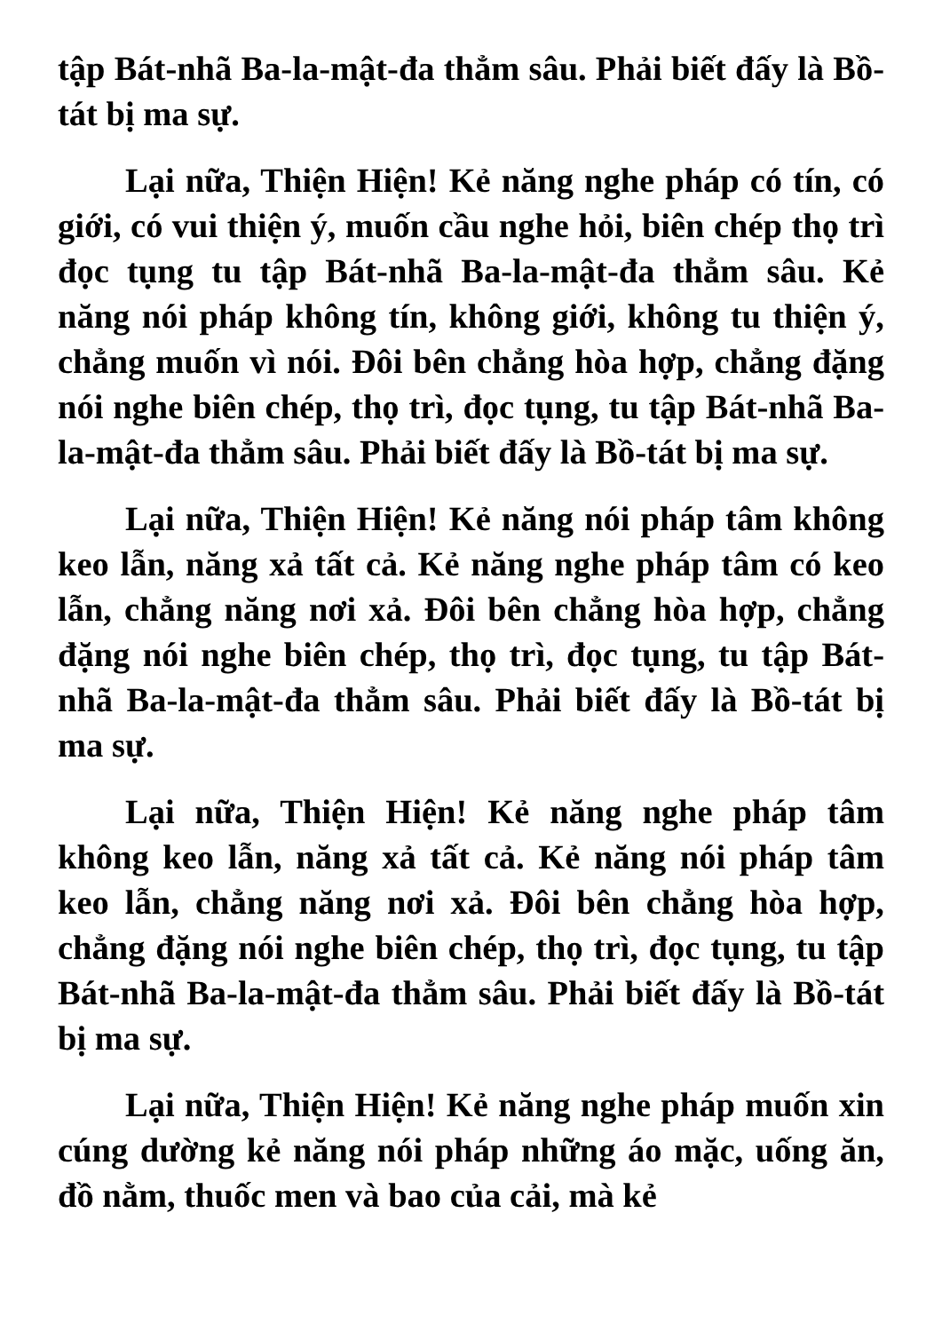tập Bát-nhã Ba-la-mật-đa thẳm sâu. Phải biết đấy là Bồ-tát bị ma sự.
Lại nữa, Thiện Hiện! Kẻ năng nghe pháp có tín, có giới, có vui thiện ý, muốn cầu nghe hỏi, biên chép thọ trì đọc tụng tu tập Bát-nhã Ba-la-mật-đa thẳm sâu. Kẻ năng nói pháp không tín, không giới, không tu thiện ý, chẳng muốn vì nói. Đôi bên chẳng hòa hợp, chẳng đặng nói nghe biên chép, thọ trì, đọc tụng, tu tập Bát-nhã Ba-la-mật-đa thẳm sâu. Phải biết đấy là Bồ-tát bị ma sự.
Lại nữa, Thiện Hiện! Kẻ năng nói pháp tâm không keo lẫn, năng xả tất cả. Kẻ năng nghe pháp tâm có keo lẫn, chẳng năng nơi xả. Đôi bên chẳng hòa hợp, chẳng đặng nói nghe biên chép, thọ trì, đọc tụng, tu tập Bát-nhã Ba-la-mật-đa thẳm sâu. Phải biết đấy là Bồ-tát bị ma sự.
Lại nữa, Thiện Hiện! Kẻ năng nghe pháp tâm không keo lẫn, năng xả tất cả. Kẻ năng nói pháp tâm keo lẫn, chẳng năng nơi xả. Đôi bên chẳng hòa hợp, chẳng đặng nói nghe biên chép, thọ trì, đọc tụng, tu tập Bát-nhã Ba-la-mật-đa thẳm sâu. Phải biết đấy là Bồ-tát bị ma sự.
Lại nữa, Thiện Hiện! Kẻ năng nghe pháp muốn xin cúng dường kẻ năng nói pháp những áo mặc, uống ăn, đồ nằm, thuốc men và bao của cải, mà kẻ